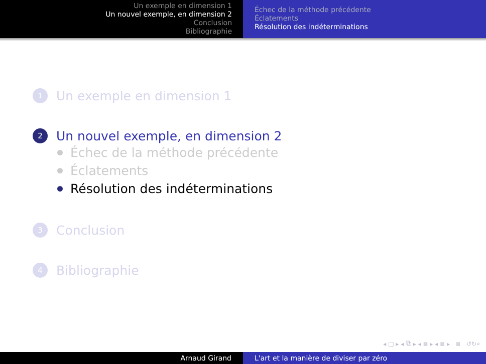Un exemple en dimension 1
Un nouvel exemple, en dimension 2
Conclusion
Bibliographie
Échec de la méthode précédente
Éclatements
Résolution des indéterminations
1 Un exemple en dimension 1
2 Un nouvel exemple, en dimension 2
Échec de la méthode précédente
Éclatements
Résolution des indéterminations
3 Conclusion
4 Bibliographie
◂ □ ▸ ◂ ⧉ ▸ ◂ ≣ ▸ ◂ ≣ ▸ ≣ ↺↻⌕
Arnaud Girand L'art et la manière de diviser par zéro